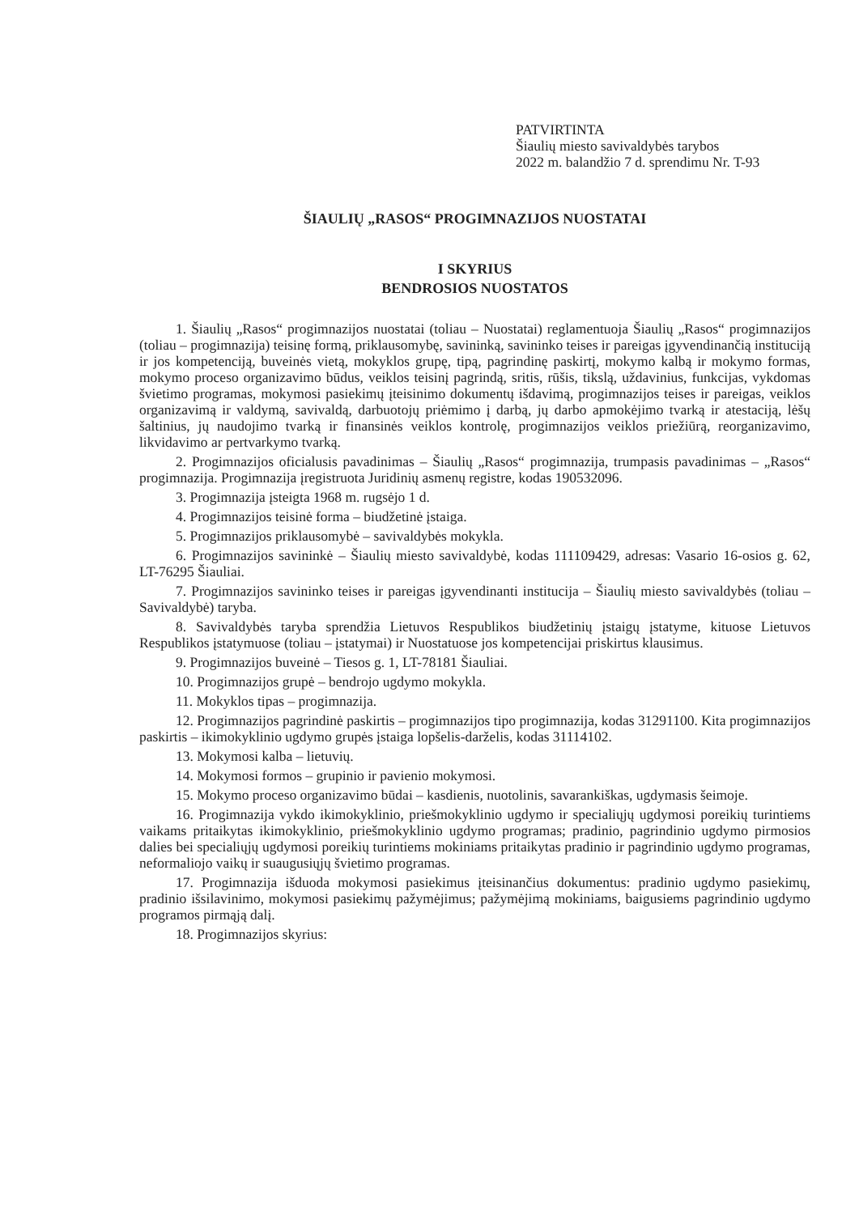PATVIRTINTA
Šiaulių miesto savivaldybės tarybos
2022 m. balandžio 7 d. sprendimu Nr. T-93
ŠIAULIŲ „RASOS“ PROGIMNAZIJOS NUOSTATAI
I SKYRIUS
BENDROSIOS NUOSTATOS
1. Šiaulių „Rasos“ progimnazijos nuostatai (toliau – Nuostatai) reglamentuoja Šiaulių „Rasos“ progimnazijos (toliau – progimnazija) teisinę formą, priklausomybę, savininką, savininko teises ir pareigas įgyvendinančią instituciją ir jos kompetenciją, buveinės vietą, mokyklos grupę, tipą, pagrindinę paskirtį, mokymo kalbą ir mokymo formas, mokymo proceso organizavimo būdus, veiklos teisinį pagrindą, sritis, rūšis, tikslą, uždavinius, funkcijas, vykdomas švietimo programas, mokymosi pasiekimų įteisinimo dokumentų išdavimą, progimnazijos teises ir pareigas, veiklos organizavimą ir valdymą, savivaldą, darbuotojų priėmimo į darbą, jų darbo apmokėjimo tvarką ir atestaciją, lėšų šaltinius, jų naudojimo tvarką ir finansinės veiklos kontrolę, progimnazijos veiklos priežiūrą, reorganizavimo, likvidavimo ar pertvarkymo tvarką.
2. Progimnazijos oficialusis pavadinimas – Šiaulių „Rasos“ progimnazija, trumpasis pavadinimas – „Rasos“ progimnazija. Progimnazija įregistruota Juridinių asmenų registre, kodas 190532096.
3. Progimnazija įsteigta 1968 m. rugsėjo 1 d.
4. Progimnazijos teisinė forma – biudžetinė įstaiga.
5. Progimnazijos priklausomybė – savivaldybės mokykla.
6. Progimnazijos savininkė – Šiaulių miesto savivaldybė, kodas 111109429, adresas: Vasario 16-osios g. 62, LT-76295 Šiauliai.
7. Progimnazijos savininko teises ir pareigas įgyvendinanti institucija – Šiaulių miesto savivaldybės (toliau – Savivaldybė) taryba.
8. Savivaldybės taryba sprendžia Lietuvos Respublikos biudžetinių įstaigų įstatyme, kituose Lietuvos Respublikos įstatymuose (toliau – įstatymai) ir Nuostatuose jos kompetencijai priskirtus klausimus.
9. Progimnazijos buveinė – Tiesos g. 1, LT-78181 Šiauliai.
10. Progimnazijos grupė – bendrojo ugdymo mokykla.
11. Mokyklos tipas – progimnazija.
12. Progimnazijos pagrindinė paskirtis – progimnazijos tipo progimnazija, kodas 31291100. Kita progimnazijos paskirtis – ikimokyklinio ugdymo grupės įstaiga lopšelis-darželis, kodas 31114102.
13. Mokymosi kalba – lietuvių.
14. Mokymosi formos – grupinio ir pavienio mokymosi.
15. Mokymo proceso organizavimo būdai – kasdienis, nuotolinis, savarankiškas, ugdymasis šeimoje.
16. Progimnazija vykdo ikimokyklinio, priešmokyklinio ugdymo ir specialiųjų ugdymosi poreikių turintiems vaikams pritaikytas ikimokyklinio, priešmokyklinio ugdymo programas; pradinio, pagrindinio ugdymo pirmosios dalies bei specialiųjų ugdymosi poreikių turintiems mokiniams pritaikytas pradinio ir pagrindinio ugdymo programas, neformaliojo vaikų ir suaugusiųjų švietimo programas.
17. Progimnazija išduoda mokymosi pasiekimus įteisinančius dokumentus: pradinio ugdymo pasiekimų, pradinio išsilavinimo, mokymosi pasiekimų pažymėjimus; pažymėjimą mokiniams, baigusiems pagrindinio ugdymo programos pirmąją dalį.
18. Progimnazijos skyrius: